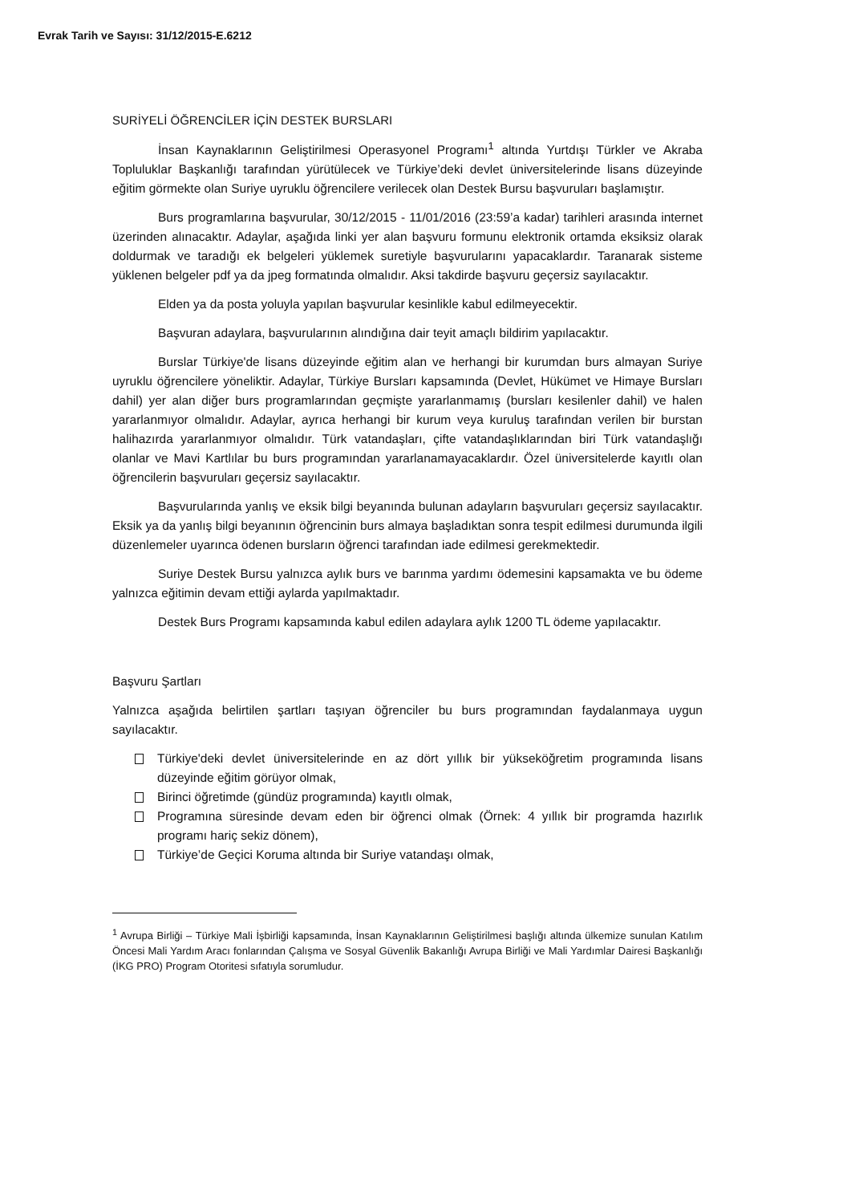Evrak Tarih ve Sayısı: 31/12/2015-E.6212
SURİYELİ ÖĞRENCİLER İÇİN DESTEK BURSLARI
İnsan Kaynaklarının Geliştirilmesi Operasyonel Programı<sup>1</sup> altında Yurtdışı Türkler ve Akraba Topluluklar Başkanlığı tarafından yürütülecek ve Türkiye’deki devlet üniversitelerinde lisans düzeyinde eğitim görmekte olan Suriye uyruklu öğrencilere verilecek olan Destek Bursu başvuruları başlamıştır.
Burs programlarına başvurular, 30/12/2015 - 11/01/2016 (23:59’a kadar) tarihleri arasında internet üzerinden alınacaktır. Adaylar, aşağıda linki yer alan başvuru formunu elektronik ortamda eksiksiz olarak doldurmak ve taradığı ek belgeleri yüklemek suretiyle başvurularını yapacaklardır. Taranarak sisteme yüklenen belgeler pdf ya da jpeg formatında olmalıdır. Aksi takdirde başvuru geçersiz sayılacaktır.
Elden ya da posta yoluyla yapılan başvurular kesinlikle kabul edilmeyecektir.
Başvuran adaylara, başvurularının alındığına dair teyit amaçlı bildirim yapılacaktır.
Burslar Türkiye'de lisans düzeyinde eğitim alan ve herhangi bir kurumdan burs almayan Suriye uyruklu öğrencilere yöneliktir. Adaylar, Türkiye Bursları kapsamında (Devlet, Hükümet ve Himaye Bursları dahil) yer alan diğer burs programlarından geçmişte yararlanmamış (bursları kesilenler dahil) ve halen yararlanmıyor olmalıdır. Adaylar, ayrıca herhangi bir kurum veya kuruluş tarafından verilen bir burstan halihazırda yararlanmıyor olmalıdır. Türk vatandaşları, çifte vatandaşlıklarından biri Türk vatandaşlığı olanlar ve Mavi Kartlılar bu burs programından yararlanamayacaklardır. Özel üniversitelerde kayıtlı olan öğrencilerin başvuruları geçersiz sayılacaktır.
Başvurularında yanlış ve eksik bilgi beyanında bulunan adayların başvuruları geçersiz sayılacaktır. Eksik ya da yanlış bilgi beyanının öğrencinin burs almaya başladıktan sonra tespit edilmesi durumunda ilgili düzenlemeler uyarınca ödenen bursların öğrenci tarafından iade edilmesi gerekmektedir.
Suriye Destek Bursu yalnızca aylık burs ve barınma yardımı ödemesini kapsamakta ve bu ödeme yalnızca eğitimin devam ettiği aylarda yapılmaktadır.
Destek Burs Programı kapsamında kabul edilen adaylara aylık 1200 TL ödeme yapılacaktır.
Başvuru Şartları
Yalnızca aşağıda belirtilen şartları taşıyan öğrenciler bu burs programından faydalanmaya uygun sayılacaktır.
Türkiye'deki devlet üniversitelerinde en az dört yıllık bir yükseköğretim programında lisans düzeyinde eğitim görüyor olmak,
Birinci öğretimde (gündüz programında) kayıtlı olmak,
Programına süresinde devam eden bir öğrenci olmak (Örnek: 4 yıllık bir programda hazırlık programı hariç sekiz dönem),
Türkiye’de Geçici Koruma altında bir Suriye vatandaşı olmak,
<sup>1</sup> Avrupa Birliği – Türkiye Mali İşbirliği kapsamında, İnsan Kaynaklarının Geliştirilmesi başlığı altında ülkemize sunulan Katılım Öncesi Mali Yardım Aracı fonlarından Çalışma ve Sosyal Güvenlik Bakanlığı Avrupa Birliği ve Mali Yardımlar Dairesi Başkanlığı (İKG PRO) Program Otoritesi sıfatıyla sorumludur.